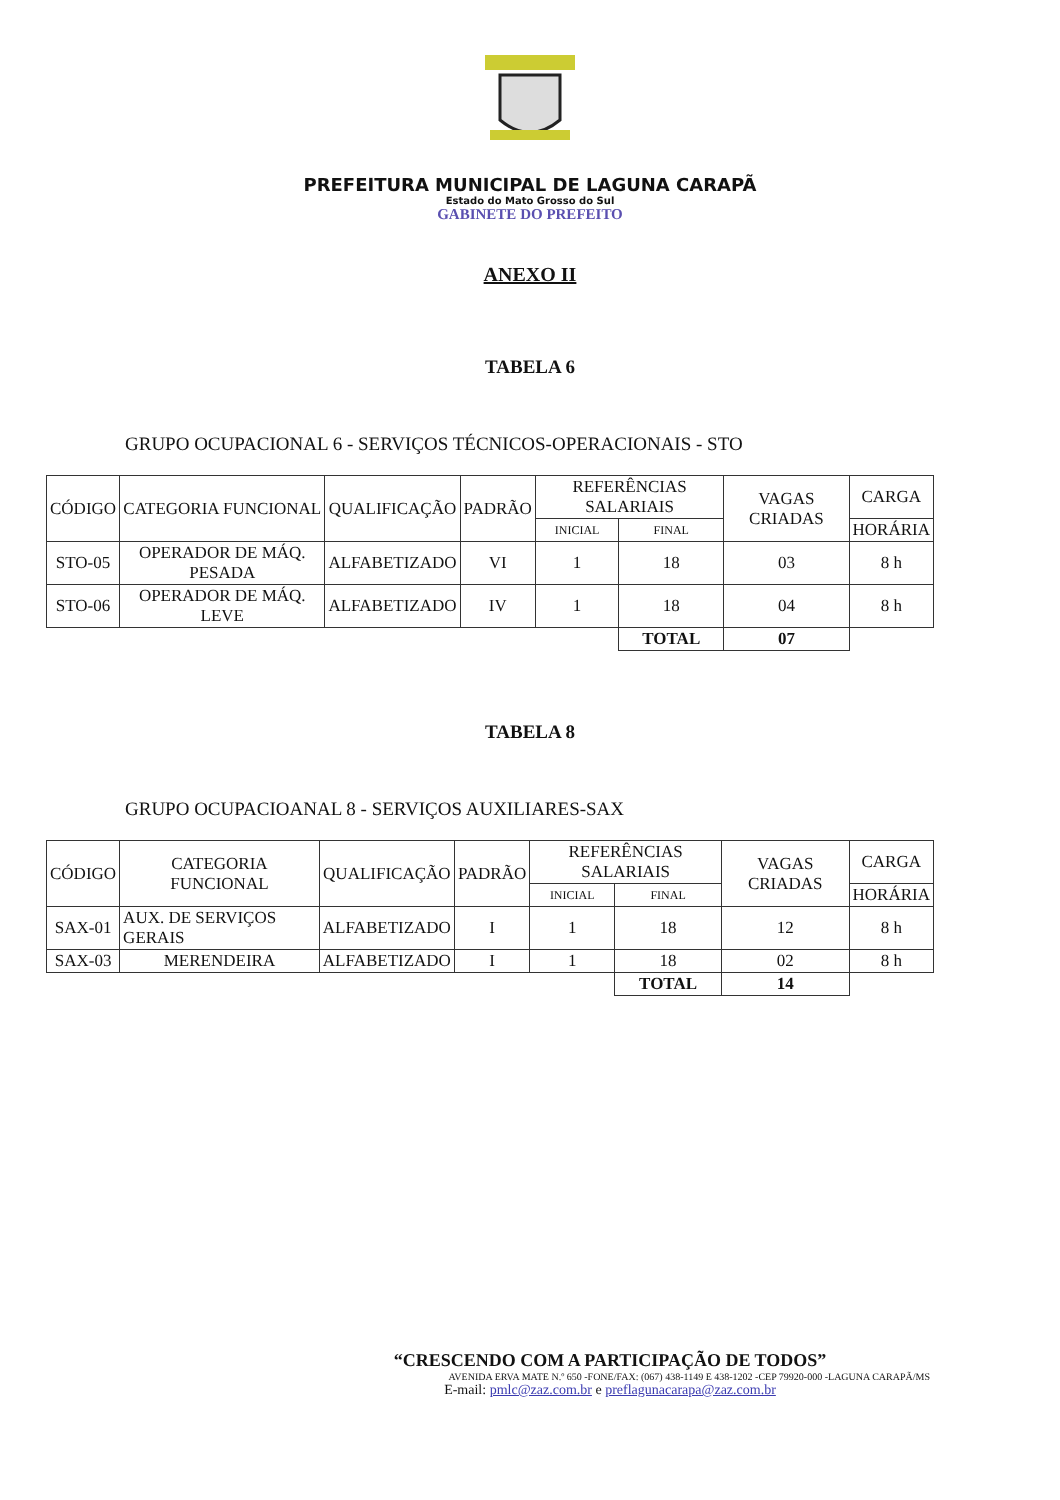PREFEITURA MUNICIPAL DE LAGUNA CARAPÃ
Estado do Mato Grosso do Sul
GABINETE DO PREFEITO
ANEXO II
TABELA 6
GRUPO OCUPACIONAL 6 - SERVIÇOS TÉCNICOS-OPERACIONAIS - STO
| CÓDIGO | CATEGORIA FUNCIONAL | QUALIFICAÇÃO | PADRÃO | REFERÊNCIAS SALARIAIS | | VAGAS CRIADAS | CARGA |
| --- | --- | --- | --- | --- | --- | --- | --- |
| | | | | INICIAL | FINAL | | HORÁRIA |
| STO-05 | OPERADOR DE MÁQ. PESADA | ALFABETIZADO | VI | 1 | 18 | 03 | 8 h |
| STO-06 | OPERADOR DE MÁQ. LEVE | ALFABETIZADO | IV | 1 | 18 | 04 | 8 h |
| | | | | | TOTAL | 07 | |
TABELA 8
GRUPO OCUPACIOANAL 8 - SERVIÇOS AUXILIARES-SAX
| CÓDIGO | CATEGORIA FUNCIONAL | QUALIFICAÇÃO | PADRÃO | REFERÊNCIAS SALARIAIS | | VAGAS CRIADAS | CARGA |
| --- | --- | --- | --- | --- | --- | --- | --- |
| | | | | INICIAL | FINAL | | HORÁRIA |
| SAX-01 | AUX. DE SERVIÇOS GERAIS | ALFABETIZADO | I | 1 | 18 | 12 | 8 h |
| SAX-03 | MERENDEIRA | ALFABETIZADO | I | 1 | 18 | 02 | 8 h |
| | | | | | TOTAL | 14 | |
“CRESCENDO COM A PARTICIPAÇÃO DE TODOS”
AVENIDA ERVA MATE N.º 650 -FONE/FAX: (067) 438-1149 E 438-1202 -CEP 79920-000 -LAGUNA CARAPÃ/MS
E-mail: pmlc@zaz.com.br e preflagunacarapa@zaz.com.br